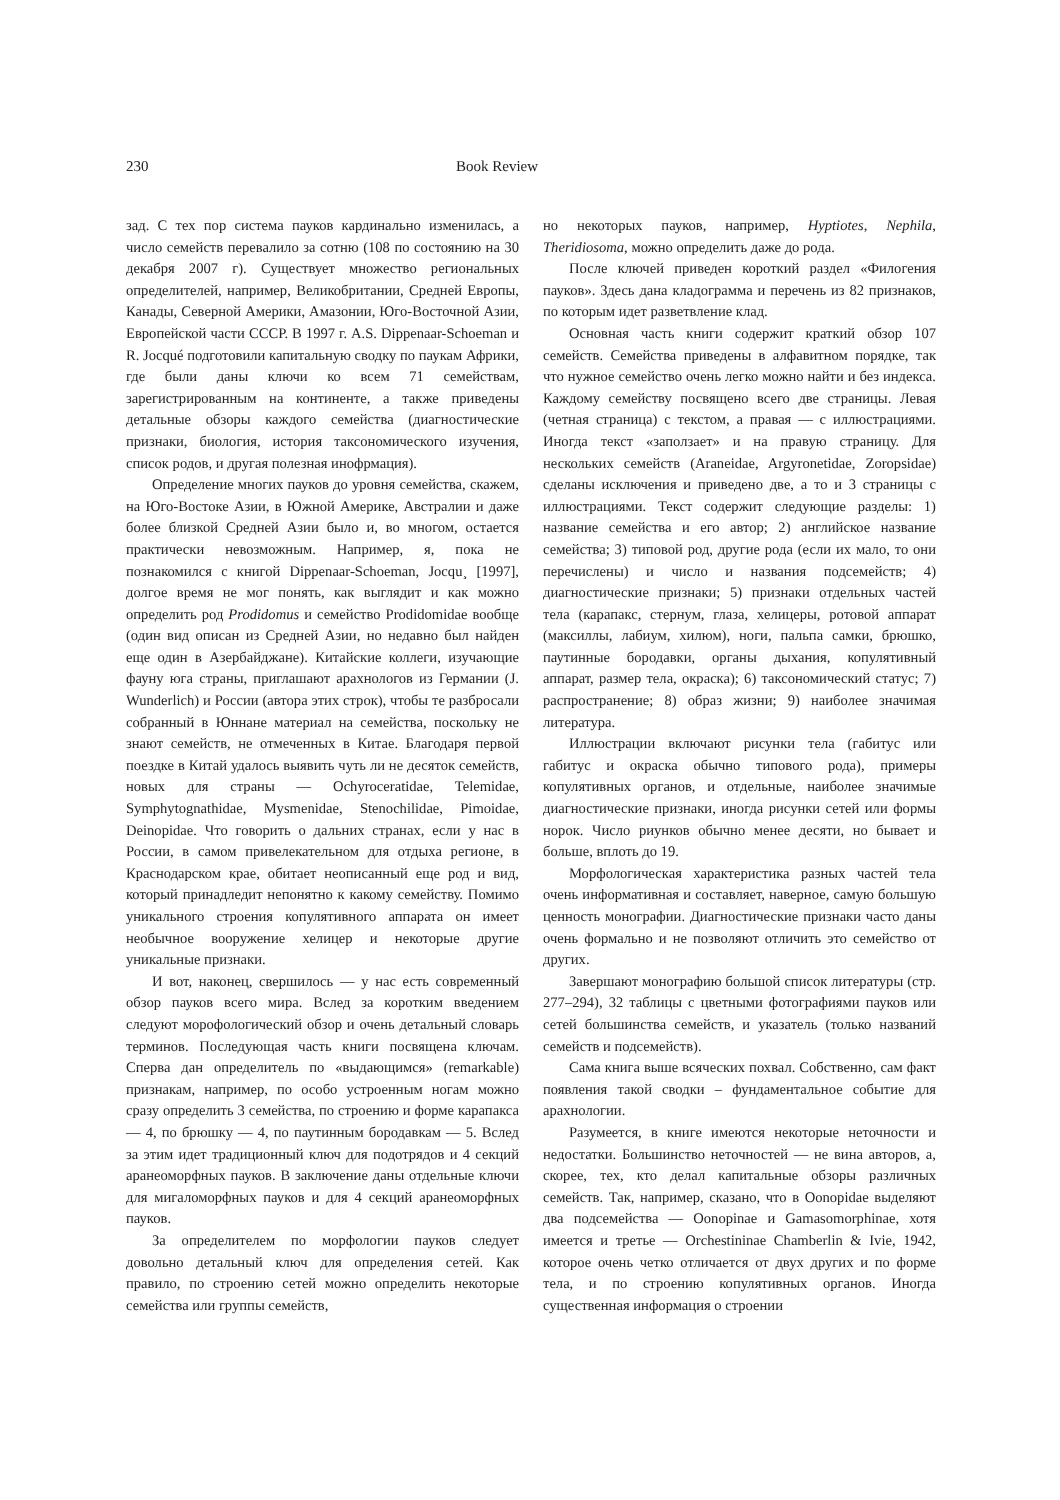230 Book Review
зад. С тех пор система пауков кардинально изменилась, а число семейств перевалило за сотню (108 по состоянию на 30 декабря 2007 г). Существует множество региональных определителей, например, Великобритании, Средней Европы, Канады, Северной Америки, Амазонии, Юго-Восточной Азии, Европейской части СССР. В 1997 г. A.S. Dippenaar-Schoeman и R. Jocqué подготовили капитальную сводку по паукам Африки, где были даны ключи ко всем 71 семействам, зарегистрированным на континенте, а также приведены детальные обзоры каждого семейства (диагностические признаки, биология, история таксономического изучения, список родов, и другая полезная инофрмация).
Определение многих пауков до уровня семейства, скажем, на Юго-Востоке Азии, в Южной Америке, Австралии и даже более близкой Средней Азии было и, во многом, остается практически невозможным. Например, я, пока не познакомился с книгой Dippenaar-Schoeman, Jocqu¸ [1997], долгое время не мог понять, как выглядит и как можно определить род Prodidomus и семейство Prodidomidae вообще (один вид описан из Средней Азии, но недавно был найден еще один в Азербайджане). Китайские коллеги, изучающие фауну юга страны, приглашают арахнологов из Германии (J. Wunderlich) и России (автора этих строк), чтобы те разбросали собранный в Юннане материал на семейства, поскольку не знают семейств, не отмеченных в Китае. Благодаря первой поездке в Китай удалось выявить чуть ли не десяток семейств, новых для страны — Ochyroceratidae, Telemidae, Symphytognathidae, Mysmenidae, Stenochilidae, Pimoidae, Deinopidae. Что говорить о дальних странах, если у нас в России, в самом привелекательном для отдыха регионе, в Краснодарском крае, обитает неописанный еще род и вид, который принадледит непонятно к какому семейству. Помимо уникального строения копулятивного аппарата он имеет необычное вооружение хелицер и некоторые другие уникальные признаки.
И вот, наконец, свершилось — у нас есть современный обзор пауков всего мира. Вслед за коротким введением следуют морофологический обзор и очень детальный словарь терминов. Последующая часть книги посвящена ключам. Сперва дан определитель по «выдающимся» (remarkable) признакам, например, по особо устроенным ногам можно сразу определить 3 семейства, по строению и форме карапакса — 4, по брюшку — 4, по паутинным бородавкам — 5. Вслед за этим идет традиционный ключ для подотрядов и 4 секций аранеоморфных пауков. В заключение даны отдельные ключи для мигаломорфных пауков и для 4 секций аранеоморфных пауков.
За определителем по морфологии пауков следует довольно детальный ключ для определения сетей. Как правило, по строению сетей можно определить некоторые семейства или группы семейств,
но некоторых пауков, например, Hyptiotes, Nephila, Theridiosoma, можно определить даже до рода.
После ключей приведен короткий раздел «Филогения пауков». Здесь дана кладограмма и перечень из 82 признаков, по которым идет разветвление клад.
Основная часть книги содержит краткий обзор 107 семейств. Семейства приведены в алфавитном порядке, так что нужное семейство очень легко можно найти и без индекса. Каждому семейству посвящено всего две страницы. Левая (четная страница) с текстом, а правая — с иллюстрациями. Иногда текст «заползает» и на правую страницу. Для нескольких семейств (Araneidae, Argyronetidae, Zoropsidae) сделаны исключения и приведено две, а то и 3 страницы с иллюстрациями. Текст содержит следующие разделы: 1) название семейства и его автор; 2) английское название семейства; 3) типовой род, другие рода (если их мало, то они перечислены) и число и названия подсемейств; 4) диагностические признаки; 5) признаки отдельных частей тела (карапакс, стернум, глаза, хелицеры, ротовой аппарат (максиллы, лабиум, хилюм), ноги, пальпа самки, брюшко, паутинные бородавки, органы дыхания, копулятивный аппарат, размер тела, окраска); 6) таксономический статус; 7) распространение; 8) образ жизни; 9) наиболее значимая литература.
Иллюстрации включают рисунки тела (габитус или габитус и окраска обычно типового рода), примеры копулятивных органов, и отдельные, наиболее значимые диагностические признаки, иногда рисунки сетей или формы норок. Число риунков обычно менее десяти, но бывает и больше, вплоть до 19.
Морфологическая характеристика разных частей тела очень информативная и составляет, наверное, самую большую ценность монографии. Диагностические признаки часто даны очень формально и не позволяют отличить это семейство от других.
Завершают монографию большой список литературы (стр. 277–294), 32 таблицы с цветными фотографиями пауков или сетей большинства семейств, и указатель (только названий семейств и подсемейств).
Сама книга выше всяческих похвал. Собственно, сам факт появления такой сводки – фундаментальное событие для арахнологии.
Разумеется, в книге имеются некоторые неточности и недостатки. Большинство неточностей — не вина авторов, а, скорее, тех, кто делал капитальные обзоры различных семейств. Так, например, сказано, что в Oonopidae выделяют два подсемейства — Oonopinae и Gamasomorphinae, хотя имеется и третье — Orchestininae Chamberlin & Ivie, 1942, которое очень четко отличается от двух других и по форме тела, и по строению копулятивных органов. Иногда существенная информация о строении